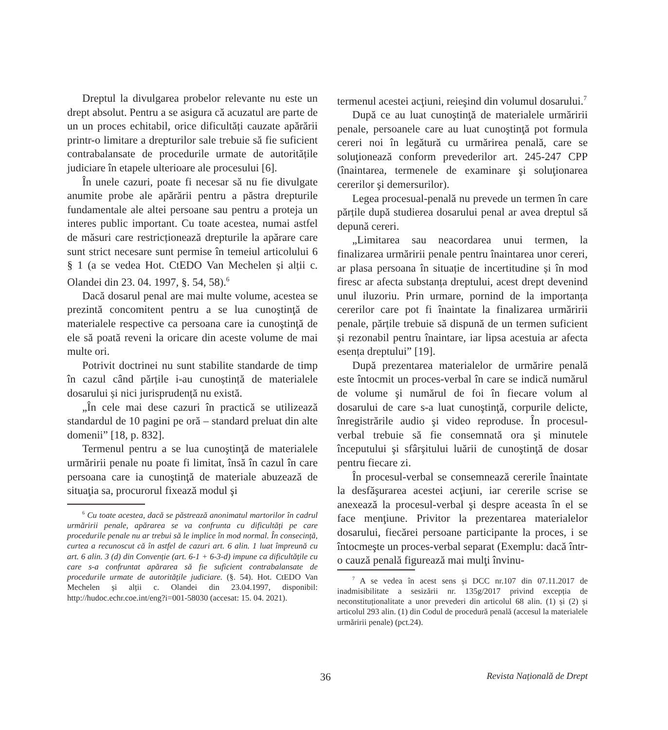Dreptul la divulgarea probelor relevante nu este un drept absolut. Pentru a se asigura că acuzatul are parte de un un proces echitabil, orice dificultăți cauzate apărării printr-o limitare a drepturilor sale trebuie să fie suficient contrabalansate de procedurile urmate de autoritățile judiciare în etapele ulterioare ale procesului [6].
În unele cazuri, poate fi necesar să nu fie divulgate anumite probe ale apărării pentru a păstra drepturile fundamentale ale altei persoane sau pentru a proteja un interes public important. Cu toate acestea, numai astfel de măsuri care restricționează drepturile la apărare care sunt strict necesare sunt permise în temeiul articolului 6 § 1 (a se vedea Hot. CtEDO Van Mechelen și alții c. Olandei din 23. 04. 1997, §. 54, 58).<sup>6</sup>
Dacă dosarul penal are mai multe volume, acestea se prezintă concomitent pentru a se lua cunoştinţă de materialele respective ca persoana care ia cunoştinţă de ele să poată reveni la oricare din aceste volume de mai multe ori.
Potrivit doctrinei nu sunt stabilite standarde de timp în cazul când părțile i-au cunoștință de materialele dosarului și nici jurisprudență nu există.
„În cele mai dese cazuri în practică se utilizează standardul de 10 pagini pe oră – standard preluat din alte domenii” [18, p. 832].
Termenul pentru a se lua cunoştinţă de materialele urmăririi penale nu poate fi limitat, însă în cazul în care persoana care ia cunoştinţă de materiale abuzează de situaţia sa, procurorul fixează modul şi
<sup>6</sup> Cu toate acestea, dacă se păstrează anonimatul martorilor în cadrul urmăririi penale, apărarea se va confrunta cu dificultăți pe care procedurile penale nu ar trebui să le implice în mod normal. În consecință, curtea a recunoscut că în astfel de cazuri art. 6 alin. 1 luat împreună cu art. 6 alin. 3 (d) din Convenție (art. 6-1 + 6-3-d) impune ca dificultățile cu care s-a confruntat apărarea să fie suficient contrabalansate de procedurile urmate de autoritățile judiciare. (§. 54). Hot. CtEDO Van Mechelen și alții c. Olandei din 23.04.1997, disponibil: http://hudoc.echr.coe.int/eng?i=001-58030 (accesat: 15. 04. 2021).
termenul acestei acţiuni, reieşind din volumul dosarului.<sup>7</sup>
După ce au luat cunoştinţă de materialele urmăririi penale, persoanele care au luat cunoştinţă pot formula cereri noi în legătură cu urmărirea penală, care se soluţionează conform prevederilor art. 245-247 CPP (înaintarea, termenele de examinare şi soluţionarea cererilor şi demersurilor).
Legea procesual-penală nu prevede un termen în care părțile după studierea dosarului penal ar avea dreptul să depună cereri.
„Limitarea sau neacordarea unui termen, la finalizarea urmăririi penale pentru înaintarea unor cereri, ar plasa persoana în situație de incertitudine și în mod firesc ar afecta substanța dreptului, acest drept devenind unul iluzoriu. Prin urmare, pornind de la importanța cererilor care pot fi înaintate la finalizarea urmăririi penale, părțile trebuie să dispună de un termen suficient și rezonabil pentru înaintare, iar lipsa acestuia ar afecta esența dreptului” [19].
După prezentarea materialelor de urmărire penală este întocmit un proces-verbal în care se indică numărul de volume şi numărul de foi în fiecare volum al dosarului de care s-a luat cunoştinţă, corpurile delicte, înregistrările audio şi video reproduse. În procesul-verbal trebuie să fie consemnată ora şi minutele începutului şi sfârşitului luării de cunoştinţă de dosar pentru fiecare zi.
În procesul-verbal se consemnează cererile înaintate la desfăşurarea acestei acţiuni, iar cererile scrise se anexează la procesul-verbal şi despre aceasta în el se face menţiune. Privitor la prezentarea materialelor dosarului, fiecărei persoane participante la proces, i se întocmeşte un proces-verbal separat (Exemplu: dacă într-o cauză penală figurează mai mulţi învinu-
<sup>7</sup> A se vedea în acest sens și DCC nr.107 din 07.11.2017 de inadmisibilitate a sesizării nr. 135g/2017 privind excepția de neconstituționalitate a unor prevederi din articolul 68 alin. (1) și (2) și articolul 293 alin. (1) din Codul de procedură penală (accesul la materialele urmăririi penale) (pct.24).
36 Revista Națională de Drept